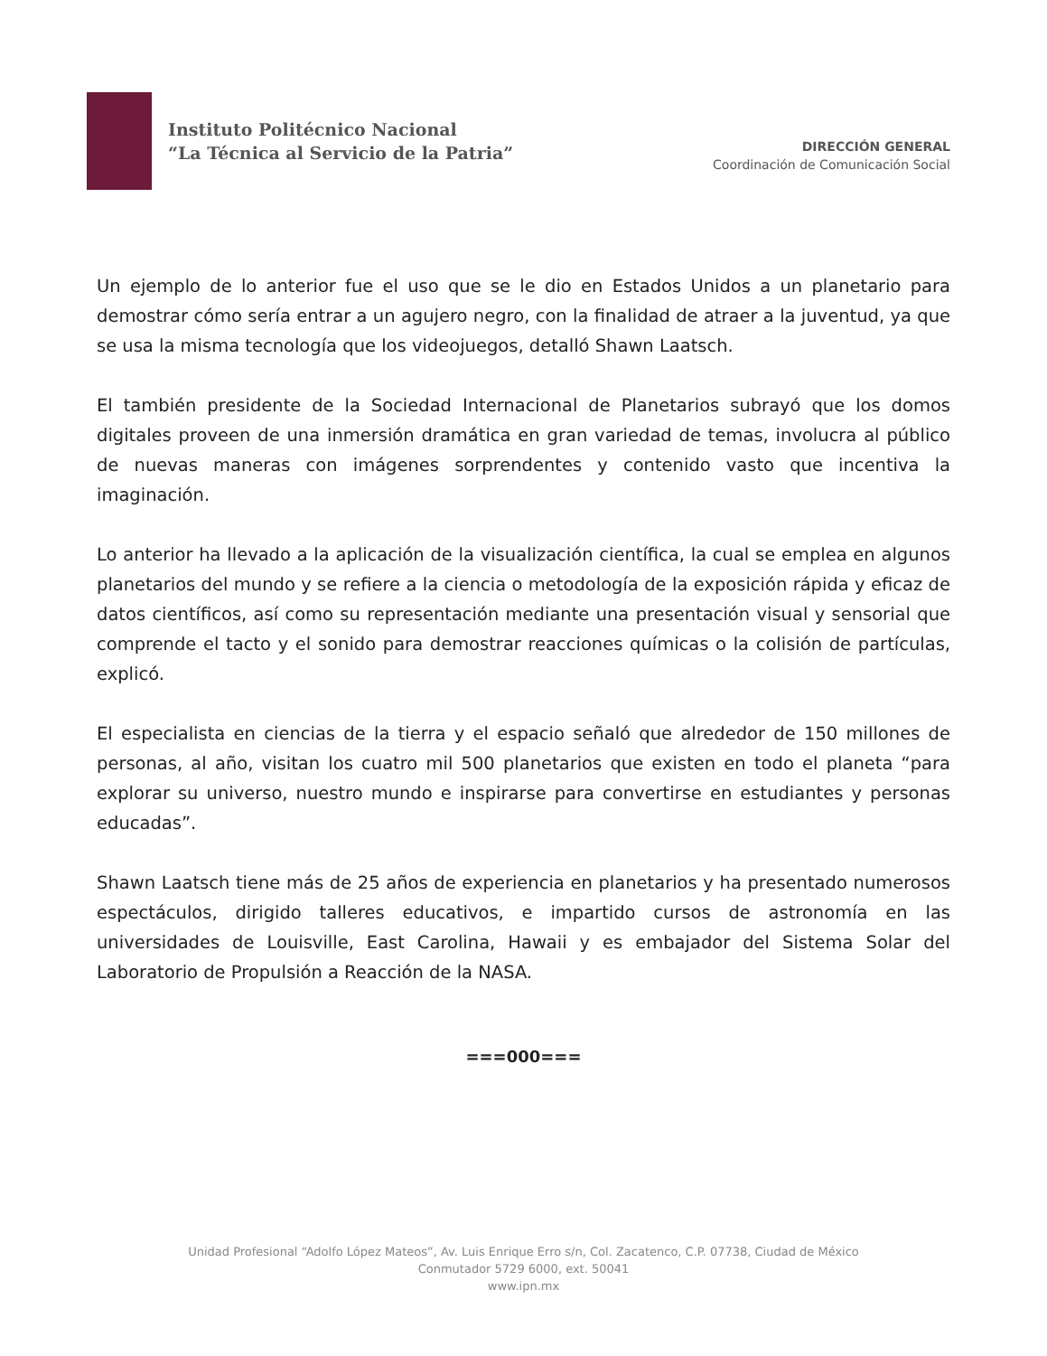Instituto Politécnico Nacional
“La Técnica al Servicio de la Patria”
DIRECCIÓN GENERAL
Coordinación de Comunicación Social
Un ejemplo de lo anterior fue el uso que se le dio en Estados Unidos a un planetario para demostrar cómo sería entrar a un agujero negro, con la finalidad de atraer a la juventud, ya que se usa la misma tecnología que los videojuegos, detalló Shawn Laatsch.
El también presidente de la Sociedad Internacional de Planetarios subrayó que los domos digitales proveen de una inmersión dramática en gran variedad de temas, involucra al público de nuevas maneras con imágenes sorprendentes y contenido vasto que incentiva la imaginación.
Lo anterior ha llevado a la aplicación de la visualización científica, la cual se emplea en algunos planetarios del mundo y se refiere a la ciencia o metodología de la exposición rápida y eficaz de datos científicos, así como su representación mediante una presentación visual y sensorial que comprende el tacto y el sonido para demostrar reacciones químicas o la colisión de partículas, explicó.
El especialista en ciencias de la tierra y el espacio señaló que alrededor de 150 millones de personas, al año, visitan los cuatro mil 500 planetarios que existen en todo el planeta “para explorar su universo, nuestro mundo e inspirarse para convertirse en estudiantes y personas educadas”.
Shawn Laatsch tiene más de 25 años de experiencia en planetarios y ha presentado numerosos espectáculos, dirigido talleres educativos, e impartido cursos de astronomía en las universidades de Louisville, East Carolina, Hawaii y es embajador del Sistema Solar del Laboratorio de Propulsión a Reacción de la NASA.
===000===
Unidad Profesional “Adolfo López Mateos”, Av. Luis Enrique Erro s/n, Col. Zacatenco, C.P. 07738, Ciudad de México
Conmutador 5729 6000, ext. 50041
www.ipn.mx